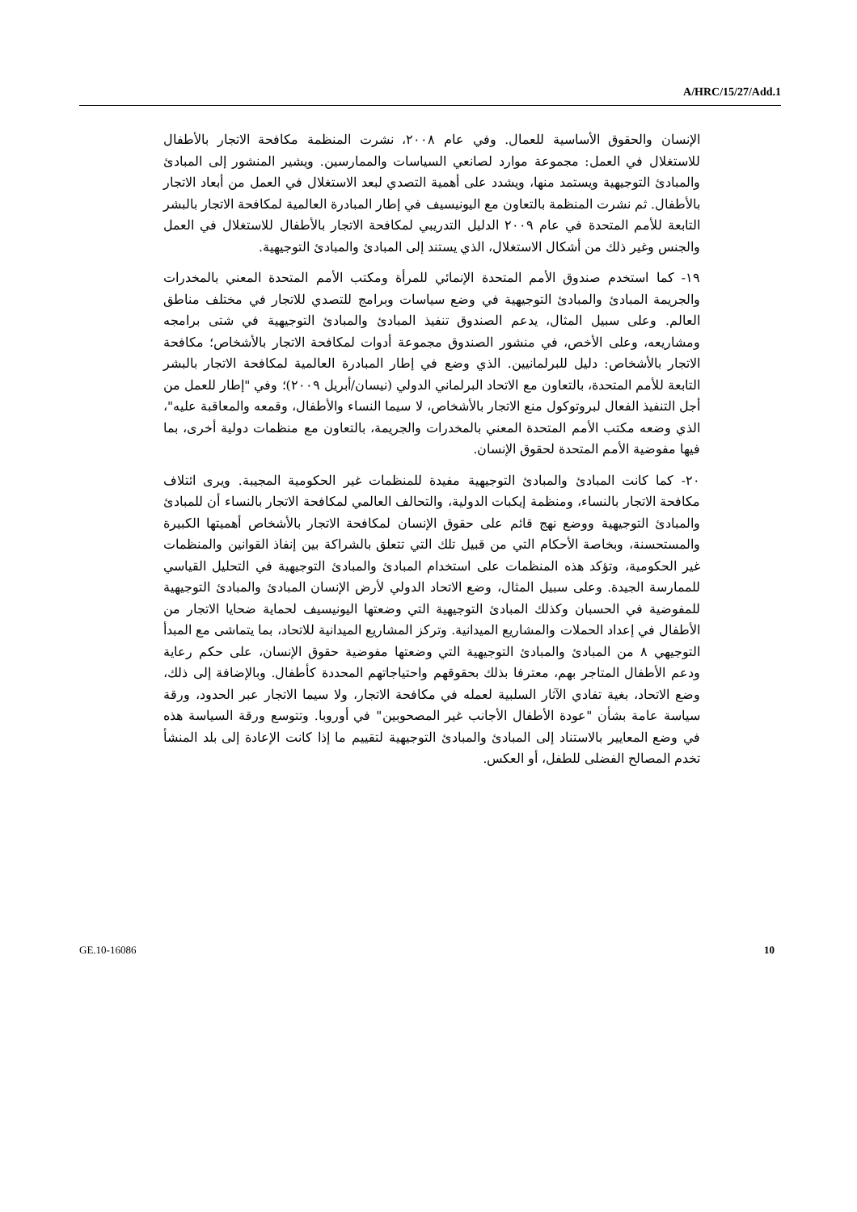A/HRC/15/27/Add.1
الإنسان والحقوق الأساسية للعمال. وفي عام ٢٠٠٨، نشرت المنظمة مكافحة الاتجار بالأطفال للاستغلال في العمل: مجموعة موارد لصانعي السياسات والممارسين. ويشير المنشور إلى المبادئ والمبادئ التوجيهية ويستمد منها، ويشدد على أهمية التصدي لبعد الاستغلال في العمل من أبعاد الاتجار بالأطفال. ثم نشرت المنظمة بالتعاون مع اليونيسيف في إطار المبادرة العالمية لمكافحة الاتجار بالبشر التابعة للأمم المتحدة في عام ٢٠٠٩ الدليل التدريبي لمكافحة الاتجار بالأطفال للاستغلال في العمل والجنس وغير ذلك من أشكال الاستغلال، الذي يستند إلى المبادئ والمبادئ التوجيهية.
١٩- كما استخدم صندوق الأمم المتحدة الإنمائي للمرأة ومكتب الأمم المتحدة المعني بالمخدرات والجريمة المبادئ والمبادئ التوجيهية في وضع سياسات وبرامج للتصدي للاتجار في مختلف مناطق العالم. وعلى سبيل المثال، يدعم الصندوق تنفيذ المبادئ والمبادئ التوجيهية في شتى برامجه ومشاريعه، وعلى الأخص، في منشور الصندوق مجموعة أدوات لمكافحة الاتجار بالأشخاص؛ مكافحة الاتجار بالأشخاص: دليل للبرلمانيين. الذي وضع في إطار المبادرة العالمية لمكافحة الاتجار بالبشر التابعة للأمم المتحدة، بالتعاون مع الاتحاد البرلماني الدولي (نيسان/أبريل ٢٠٠٩)؛ وفي "إطار للعمل من أجل التنفيذ الفعال لبروتوكول منع الاتجار بالأشخاص، لا سيما النساء والأطفال، وقمعه والمعاقبة عليه"، الذي وضعه مكتب الأمم المتحدة المعني بالمخدرات والجريمة، بالتعاون مع منظمات دولية أخرى، بما فيها مفوضية الأمم المتحدة لحقوق الإنسان.
٢٠- كما كانت المبادئ والمبادئ التوجيهية مفيدة للمنظمات غير الحكومية المجيبة. ويرى ائتلاف مكافحة الاتجار بالنساء، ومنظمة إيكبات الدولية، والتحالف العالمي لمكافحة الاتجار بالنساء أن للمبادئ والمبادئ التوجيهية ووضع نهج قائم على حقوق الإنسان لمكافحة الاتجار بالأشخاص أهميتها الكبيرة والمستحسنة، وبخاصة الأحكام التي من قبيل تلك التي تتعلق بالشراكة بين إنفاذ القوانين والمنظمات غير الحكومية، وتؤكد هذه المنظمات على استخدام المبادئ والمبادئ التوجيهية في التحليل القياسي للممارسة الجيدة. وعلى سبيل المثال، وضع الاتحاد الدولي لأرض الإنسان المبادئ والمبادئ التوجيهية للمفوضية في الحسبان وكذلك المبادئ التوجيهية التي وضعتها اليونيسيف لحماية ضحايا الاتجار من الأطفال في إعداد الحملات والمشاريع الميدانية. وتركز المشاريع الميدانية للاتحاد، بما يتماشى مع المبدأ التوجيهي ٨ من المبادئ والمبادئ التوجيهية التي وضعتها مفوضية حقوق الإنسان، على حكم رعاية ودعم الأطفال المتاجر بهم، معترفا بذلك بحقوقهم واحتياجاتهم المحددة كأطفال. وبالإضافة إلى ذلك، وضع الاتحاد، بغية تفادي الآثار السلبية لعمله في مكافحة الاتجار، ولا سيما الاتجار عبر الحدود، ورقة سياسة عامة بشأن "عودة الأطفال الأجانب غير المصحوبين" في أوروبا. وتتوسع ورقة السياسة هذه في وضع المعايير بالاستناد إلى المبادئ والمبادئ التوجيهية لتقييم ما إذا كانت الإعادة إلى بلد المنشأ تخدم المصالح الفضلى للطفل، أو العكس.
GE.10-16086 10